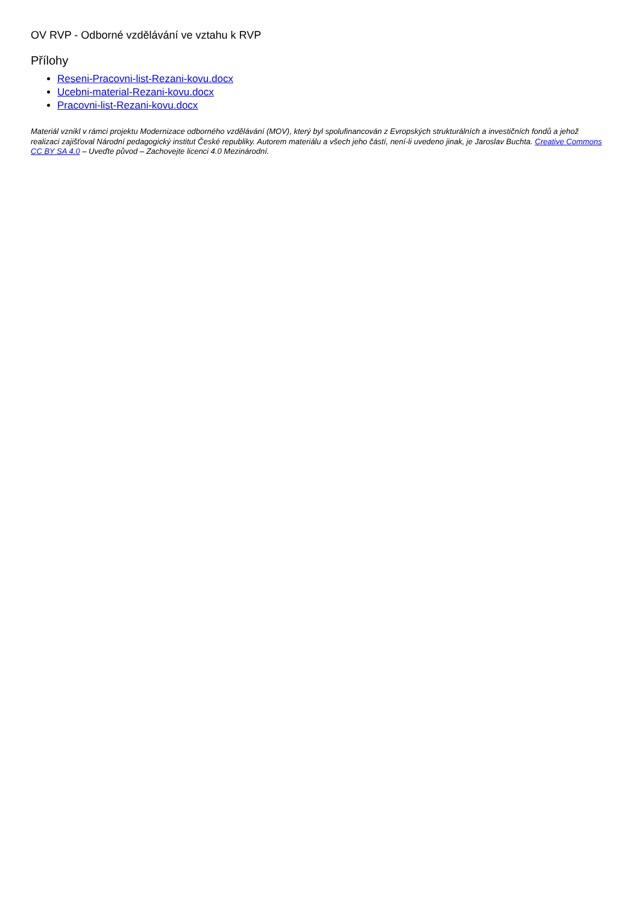OV RVP - Odborné vzdělávání ve vztahu k RVP
Přílohy
Reseni-Pracovni-list-Rezani-kovu.docx
Ucebni-material-Rezani-kovu.docx
Pracovni-list-Rezani-kovu.docx
Materiál vznikl v rámci projektu Modernizace odborného vzdělávání (MOV), který byl spolufinancován z Evropských strukturálních a investičních fondů a jehož realizaci zajišťoval Národní pedagogický institut České republiky. Autorem materiálu a všech jeho částí, není-li uvedeno jinak, je Jaroslav Buchta. Creative Commons CC BY SA 4.0 – Uveďte původ – Zachovejte licenci 4.0 Mezinárodní.